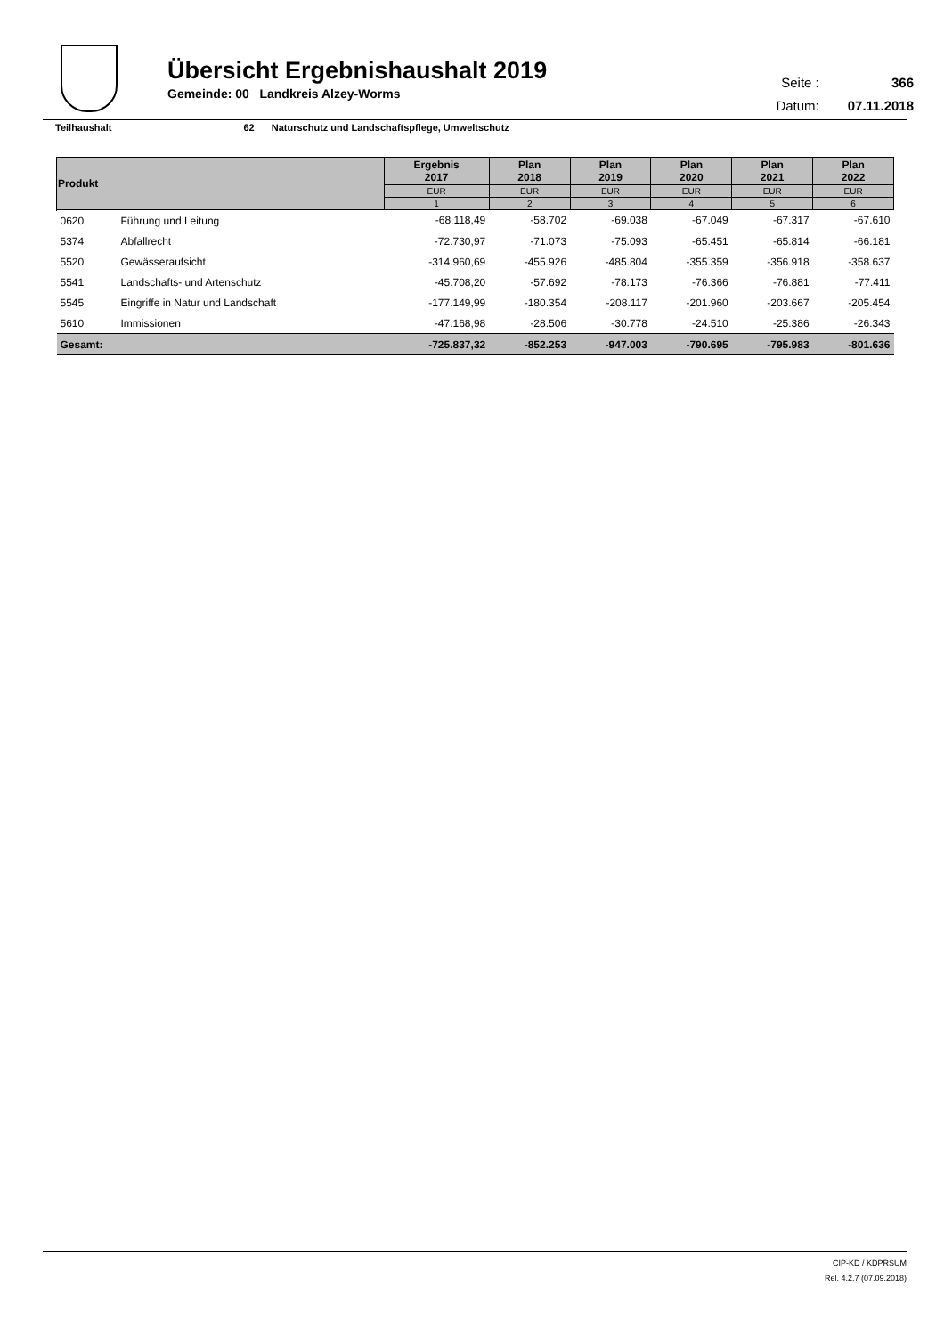Übersicht Ergebnishaushalt 2019
Gemeinde: 00 Landkreis Alzey-Worms
| Seite : | 366 |
| Datum: | 07.11.2018 |
Teilhaushalt 62 Naturschutz und Landschaftspflege, Umweltschutz
| Produkt | | Ergebnis 2017 | Plan 2018 | Plan 2019 | Plan 2020 | Plan 2021 | Plan 2022 |
| --- | --- | --- | --- | --- | --- | --- | --- |
| | | EUR | EUR | EUR | EUR | EUR | EUR |
| | | 1 | 2 | 3 | 4 | 5 | 6 |
| 0620 | Führung und Leitung | -68.118,49 | -58.702 | -69.038 | -67.049 | -67.317 | -67.610 |
| 5374 | Abfallrecht | -72.730,97 | -71.073 | -75.093 | -65.451 | -65.814 | -66.181 |
| 5520 | Gewässeraufsicht | -314.960,69 | -455.926 | -485.804 | -355.359 | -356.918 | -358.637 |
| 5541 | Landschafts- und Artenschutz | -45.708,20 | -57.692 | -78.173 | -76.366 | -76.881 | -77.411 |
| 5545 | Eingriffe in Natur und Landschaft | -177.149,99 | -180.354 | -208.117 | -201.960 | -203.667 | -205.454 |
| 5610 | Immissionen | -47.168,98 | -28.506 | -30.778 | -24.510 | -25.386 | -26.343 |
| Gesamt: | | -725.837,32 | -852.253 | -947.003 | -790.695 | -795.983 | -801.636 |
CIP-KD / KDPRSUM
Rel. 4.2.7 (07.09.2018)